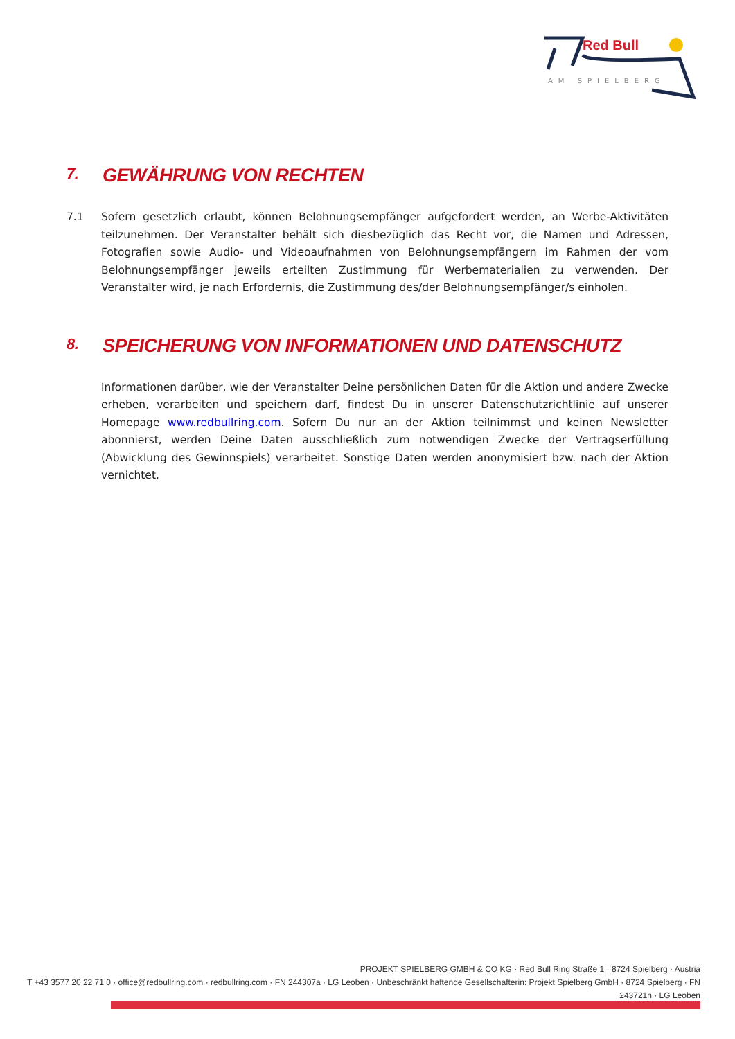Red Bull
AM SPIELBERG
7. GEWÄHRUNG VON RECHTEN
7.1 Sofern gesetzlich erlaubt, können Belohnungsempfänger aufgefordert werden, an Werbe-Aktivitäten teilzunehmen. Der Veranstalter behält sich diesbezüglich das Recht vor, die Namen und Adressen, Fotografien sowie Audio- und Videoaufnahmen von Belohnungsempfängern im Rahmen der vom Belohnungsempfänger jeweils erteilten Zustimmung für Werbematerialien zu verwenden. Der Veranstalter wird, je nach Erfordernis, die Zustimmung des/der Belohnungsempfänger/s einholen.
8. SPEICHERUNG VON INFORMATIONEN UND DATENSCHUTZ
Informationen darüber, wie der Veranstalter Deine persönlichen Daten für die Aktion und andere Zwecke erheben, verarbeiten und speichern darf, findest Du in unserer Datenschutzrichtlinie auf unserer Homepage www.redbullring.com. Sofern Du nur an der Aktion teilnimmst und keinen Newsletter abonnierst, werden Deine Daten ausschließlich zum notwendigen Zwecke der Vertragserfüllung (Abwicklung des Gewinnspiels) verarbeitet. Sonstige Daten werden anonymisiert bzw. nach der Aktion vernichtet.
PROJEKT SPIELBERG GMBH & CO KG · Red Bull Ring Straße 1 · 8724 Spielberg · Austria
T +43 3577 20 22 71 0 · office@redbullring.com · redbullring.com · FN 244307a · LG Leoben · Unbeschränkt haftende Gesellschafterin: Projekt Spielberg GmbH · 8724 Spielberg · FN 243721n · LG Leoben